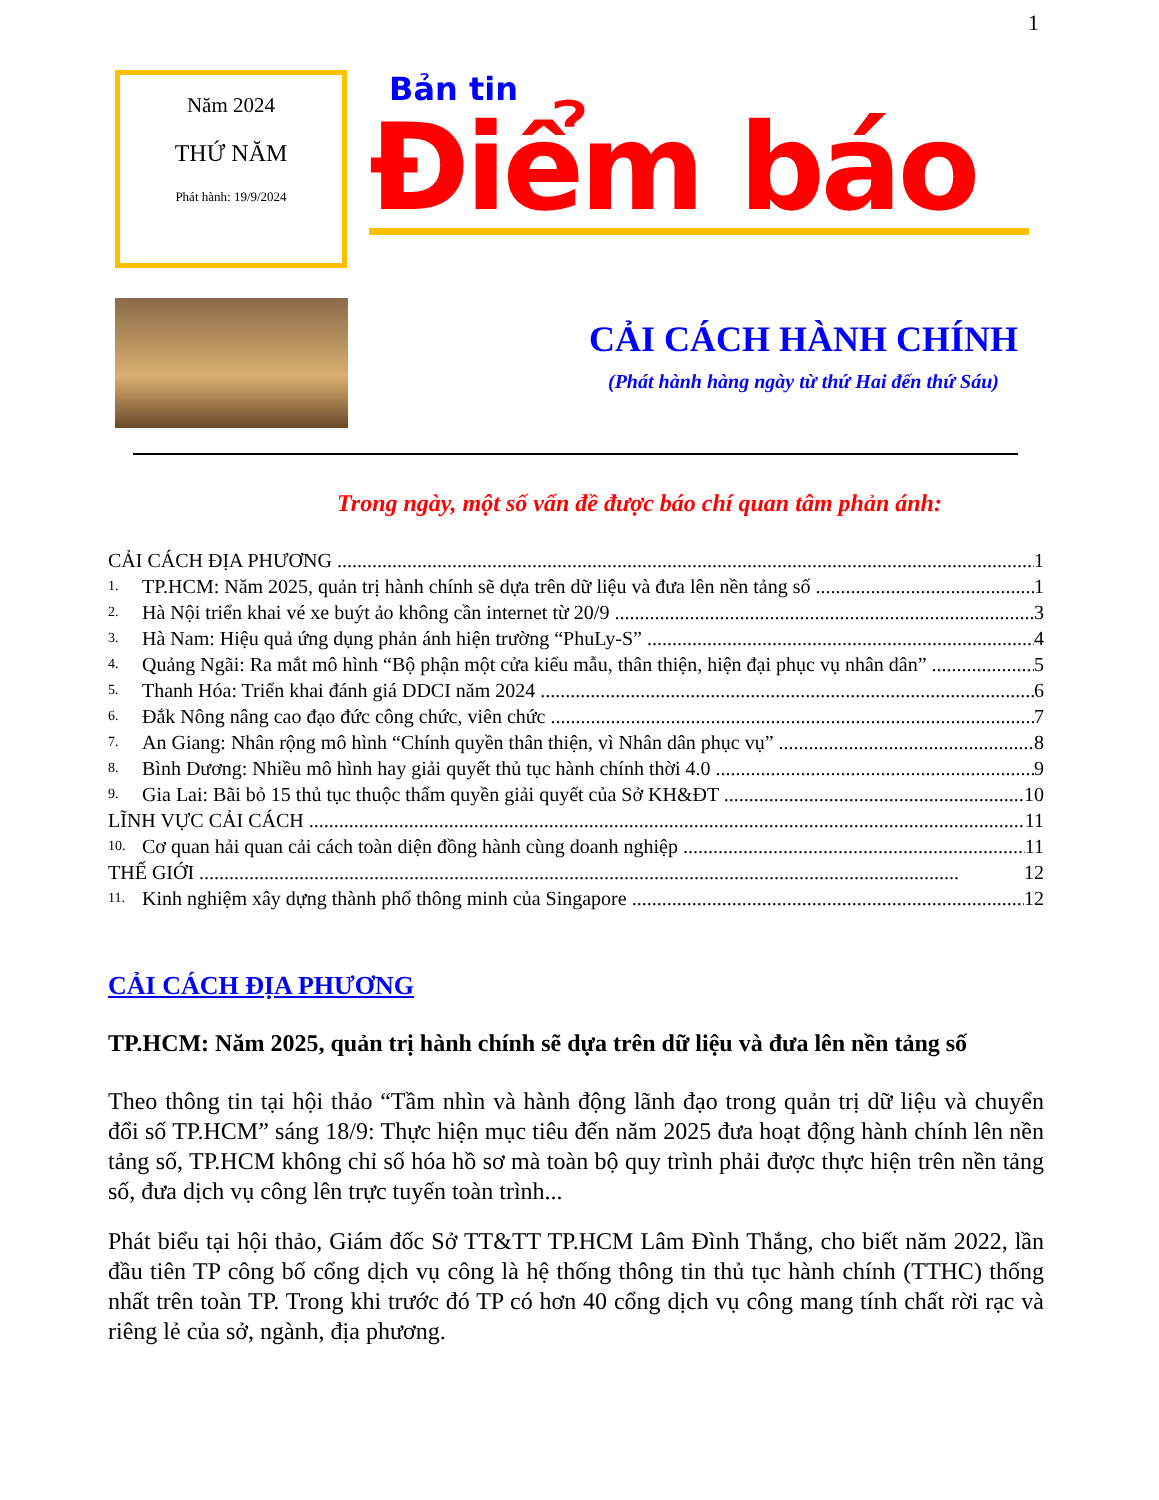1
Năm 2024
THỨ NĂM
Phát hành: 19/9/2024
Bản tin
Điểm báo
CẢI CÁCH HÀNH CHÍNH
(Phát hành hàng ngày từ thứ Hai đến thứ Sáu)
Trong ngày, một số vấn đề được báo chí quan tâm phản ánh:
CẢI CÁCH ĐỊA PHƯƠNG 1
1. TP.HCM: Năm 2025, quản trị hành chính sẽ dựa trên dữ liệu và đưa lên nền tảng số 1
2. Hà Nội triển khai vé xe buýt ảo không cần internet từ 20/9 3
3. Hà Nam: Hiệu quả ứng dụng phản ánh hiện trường “PhuLy-S” 4
4. Quảng Ngãi: Ra mắt mô hình “Bộ phận một cửa kiểu mẫu, thân thiện, hiện đại phục vụ nhân dân” 5
5. Thanh Hóa: Triển khai đánh giá DDCI năm 2024 6
6. Đắk Nông nâng cao đạo đức công chức, viên chức 7
7. An Giang: Nhân rộng mô hình “Chính quyền thân thiện, vì Nhân dân phục vụ” 8
8. Bình Dương: Nhiều mô hình hay giải quyết thủ tục hành chính thời 4.0 9
9. Gia Lai: Bãi bỏ 15 thủ tục thuộc thẩm quyền giải quyết của Sở KH&ĐT 10
LĨNH VỰC CẢI CÁCH 11
10. Cơ quan hải quan cải cách toàn diện đồng hành cùng doanh nghiệp 11
THẾ GIỚI 12
11. Kinh nghiệm xây dựng thành phố thông minh của Singapore 12
CẢI CÁCH ĐỊA PHƯƠNG
TP.HCM: Năm 2025, quản trị hành chính sẽ dựa trên dữ liệu và đưa lên nền tảng số
Theo thông tin tại hội thảo “Tầm nhìn và hành động lãnh đạo trong quản trị dữ liệu và chuyển đổi số TP.HCM” sáng 18/9: Thực hiện mục tiêu đến năm 2025 đưa hoạt động hành chính lên nền tảng số, TP.HCM không chỉ số hóa hồ sơ mà toàn bộ quy trình phải được thực hiện trên nền tảng số, đưa dịch vụ công lên trực tuyến toàn trình...
Phát biểu tại hội thảo, Giám đốc Sở TT&TT TP.HCM Lâm Đình Thắng, cho biết năm 2022, lần đầu tiên TP công bố cổng dịch vụ công là hệ thống thông tin thủ tục hành chính (TTHC) thống nhất trên toàn TP. Trong khi trước đó TP có hơn 40 cổng dịch vụ công mang tính chất rời rạc và riêng lẻ của sở, ngành, địa phương.